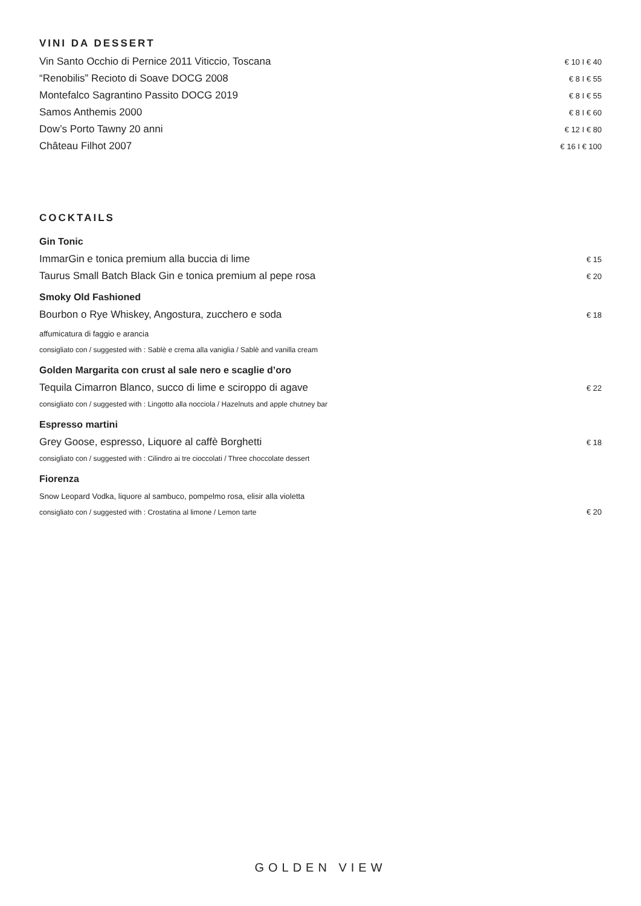VINI DA DESSERT
Vin Santo Occhio di Pernice 2011 Viticcio, Toscana € 10 I € 40
“Renobilis” Recioto di Soave DOCG 2008 € 8 I € 55
Montefalco Sagrantino Passito DOCG 2019 € 8 I € 55
Samos Anthemis 2000 € 8 I € 60
Dow’s Porto Tawny 20 anni € 12 I € 80
Château Filhot 2007 € 16 I € 100
COCKTAILS
Gin Tonic
ImmarGin e tonica premium alla buccia di lime € 15
Taurus Small Batch Black Gin e tonica premium al pepe rosa € 20
Smoky Old Fashioned
Bourbon o Rye Whiskey, Angostura, zucchero e soda € 18
affumicatura di faggio e arancia
consigliato con / suggested with : Sablè e crema alla vaniglia / Sablè and vanilla cream
Golden Margarita con crust al sale nero e scaglie d’oro
Tequila Cimarron Blanco, succo di lime e sciroppo di agave € 22
consigliato con / suggested with : Lingotto alla nocciola / Hazelnuts and apple chutney bar
Espresso martini
Grey Goose, espresso, Liquore al caffè Borghetti € 18
consigliato con / suggested with : Cilindro ai tre cioccolati / Three choccolate dessert
Fiorenza
Snow Leopard Vodka, liquore al sambuco, pompelmo rosa, elisir alla violetta
consigliato con / suggested with : Crostatina al limone / Lemon tarte € 20
GOLDEN VIEW